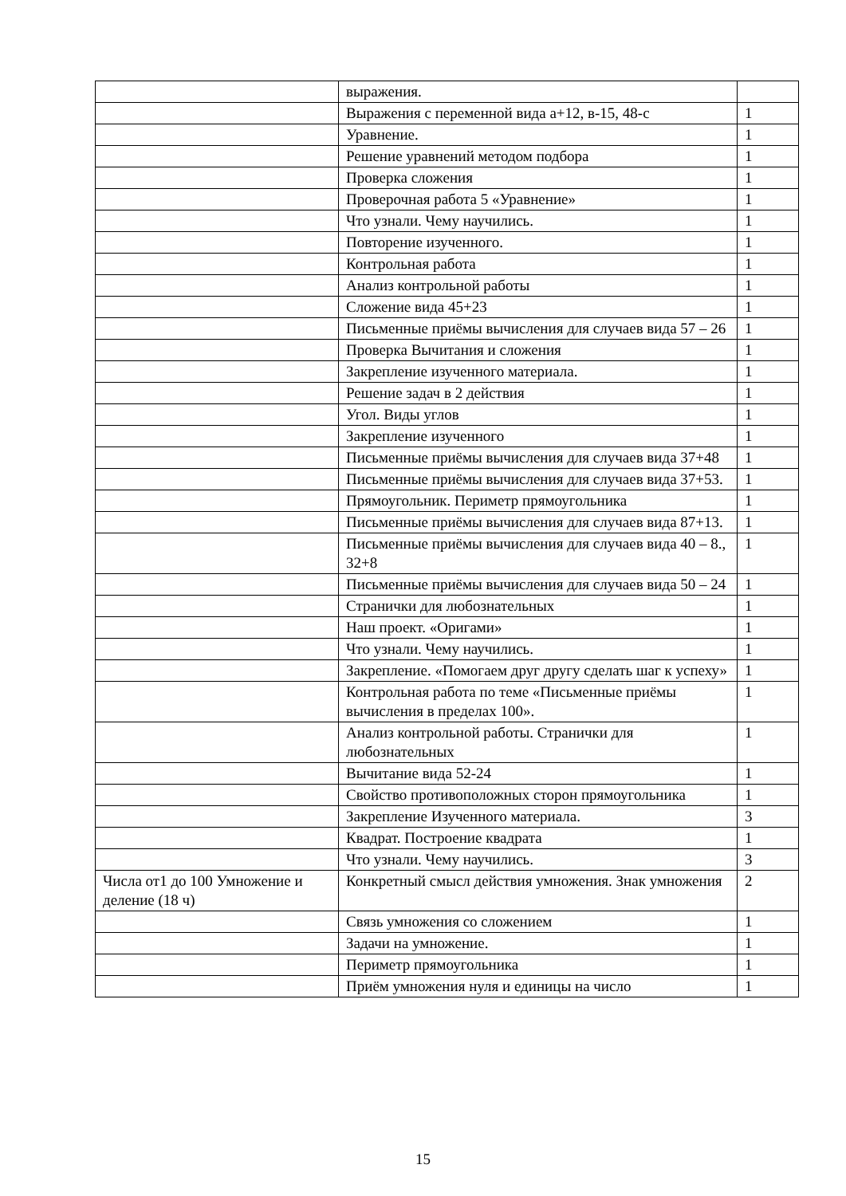| | выражения. | |
| | Выражения с переменной вида а+12, в-15, 48-с | 1 |
| | Уравнение. | 1 |
| | Решение уравнений методом подбора | 1 |
| | Проверка сложения | 1 |
| | Проверочная работа 5 «Уравнение» | 1 |
| | Что узнали. Чему научились. | 1 |
| | Повторение изученного. | 1 |
| | Контрольная работа | 1 |
| | Анализ контрольной работы | 1 |
| | Сложение вида 45+23 | 1 |
| | Письменные приёмы вычисления для случаев вида 57 – 26 | 1 |
| | Проверка Вычитания и сложения | 1 |
| | Закрепление изученного материала. | 1 |
| | Решение задач в 2 действия | 1 |
| | Угол. Виды углов | 1 |
| | Закрепление изученного | 1 |
| | Письменные приёмы вычисления для случаев вида 37+48 | 1 |
| | Письменные приёмы вычисления для случаев вида 37+53. | 1 |
| | Прямоугольник. Периметр прямоугольника | 1 |
| | Письменные приёмы вычисления для случаев вида 87+13. | 1 |
| | Письменные приёмы вычисления для случаев вида 40 – 8., 32+8 | 1 |
| | Письменные приёмы вычисления для случаев вида 50 – 24 | 1 |
| | Странички для любознательных | 1 |
| | Наш проект. «Оригами» | 1 |
| | Что узнали. Чему научились. | 1 |
| | Закрепление. «Помогаем друг другу сделать шаг к успеху» | 1 |
| | Контрольная работа по теме «Письменные приёмы вычисления в пределах 100». | 1 |
| | Анализ контрольной работы. Странички для любознательных | 1 |
| | Вычитание вида 52-24 | 1 |
| | Свойство противоположных сторон прямоугольника | 1 |
| | Закрепление Изученного материала. | 3 |
| | Квадрат. Построение квадрата | 1 |
| | Что узнали. Чему научились. | 3 |
| Числа от1 до 100 Умножение и деление (18 ч) | Конкретный смысл действия умножения. Знак умножения | 2 |
| | Связь умножения со сложением | 1 |
| | Задачи на умножение. | 1 |
| | Периметр прямоугольника | 1 |
| | Приём умножения нуля и единицы на число | 1 |
15